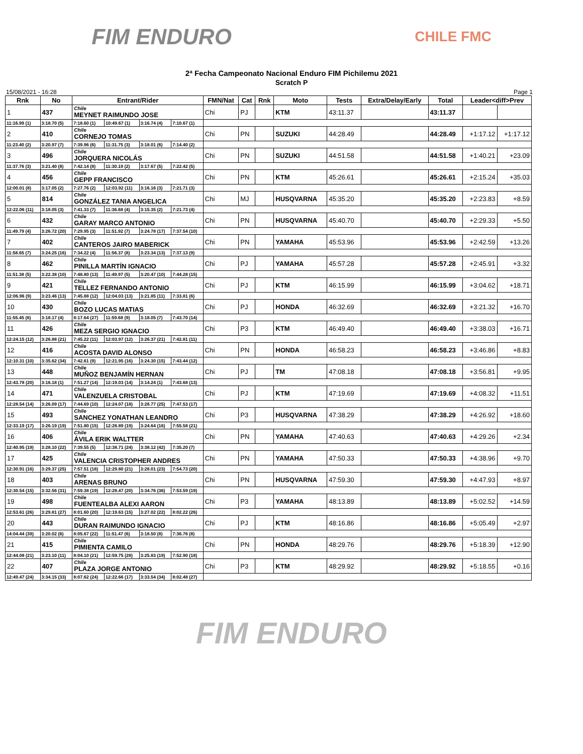FIM ENDURO
CHILE FMC
2ª Fecha Campeonato Nacional Enduro FIM Pichilemu 2021
Scratch P
15/08/2021 - 16:28 Page 1
| Rnk | No | Entrant/Rider | | | | FMN/Nat | Cat | Rnk | Moto | Tests | Extra/Delay/Early | Total | Leader<diff>Prev | |
| --- | --- | --- | --- | --- | --- | --- | --- | --- | --- | --- | --- | --- | --- | --- |
| 1 | 437 | Chile MEYNET RAIMUNDO JOSE | | | | Chi | PJ | | KTM | 43:11.37 | | 43:11.37 | | |
| 11:16.99 (1) | 3:18.70 (5) | 7:18.60 (1) | 10:49.67 (1) | 3:16.74 (4) | 7:10.67 (1) | | | | | | | | | |
| 2 | 410 | Chile CORNEJO TOMAS | | | | Chi | PN | | SUZUKI | 44:28.49 | | 44:28.49 | +1:17.12 | +1:17.12 |
| 11:23.40 (2) | 3:20.97 (7) | 7:39.96 (6) | 11:31.75 (3) | 3:18.01 (6) | 7:14.40 (2) | | | | | | | | | |
| 3 | 496 | Chile JORQUERA NICOLÁS | | | | Chi | PN | | SUZUKI | 44:51.58 | | 44:51.58 | +1:40.21 | +23.09 |
| 11:37.76 (3) | 3:21.40 (8) | 7:42.14 (8) | 11:30.19 (2) | 3:17.67 (5) | 7:22.42 (5) | | | | | | | | | |
| 4 | 456 | Chile GEPP FRANCISCO | | | | Chi | PN | | KTM | 45:26.61 | | 45:26.61 | +2:15.24 | +35.03 |
| 12:00.01 (8) | 3:17.05 (2) | 7:27.76 (2) | 12:03.92 (11) | 3:16.16 (3) | 7:21.71 (3) | | | | | | | | | |
| 5 | 814 | Chile GONZÁLEZ TANIA ANGELICA | | | | Chi | MJ | | HUSQVARNA | 45:35.20 | | 45:35.20 | +2:23.83 | +8.59 |
| 12:22.06 (11) | 3:18.05 (3) | 7:41.33 (7) | 11:36.68 (4) | 3:15.35 (2) | 7:21.73 (4) | | | | | | | | | |
| 6 | 432 | Chile GARAY MARCO ANTONIO | | | | Chi | PN | | HUSQVARNA | 45:40.70 | | 45:40.70 | +2:29.33 | +5.50 |
| 11:49.79 (4) | 3:26.72 (20) | 7:29.95 (3) | 11:51.92 (7) | 3:24.78 (17) | 7:37.54 (10) | | | | | | | | | |
| 7 | 402 | Chile CANTEROS JAIRO MABERICK | | | | Chi | PN | | YAMAHA | 45:53.96 | | 45:53.96 | +2:42.59 | +13.26 |
| 11:58.65 (7) | 3:24.25 (16) | 7:34.22 (4) | 11:56.37 (8) | 3:23.34 (13) | 7:37.13 (9) | | | | | | | | | |
| 8 | 462 | Chile PINILLA MARTÍN IGNACIO | | | | Chi | PJ | | YAMAHA | 45:57.28 | | 45:57.28 | +2:45.91 | +3.32 |
| 11:51.38 (5) | 3:22.38 (10) | 7:48.80 (13) | 11:49.97 (5) | 3:20.47 (10) | 7:44.28 (15) | | | | | | | | | |
| 9 | 421 | Chile TELLEZ FERNANDO ANTONIO | | | | Chi | PJ | | KTM | 46:15.99 | | 46:15.99 | +3:04.62 | +18.71 |
| 12:06.96 (9) | 3:23.46 (13) | 7:45.88 (12) | 12:04.03 (13) | 3:21.85 (11) | 7:33.81 (6) | | | | | | | | | |
| 10 | 430 | Chile BOZO LUCAS MATIAS | | | | Chi | PJ | | HONDA | 46:32.69 | | 46:32.69 | +3:21.32 | +16.70 |
| 11:55.45 (6) | 3:18.17 (4) | 8:17.64 (27) | 11:59.68 (9) | 3:18.05 (7) | 7:43.70 (14) | | | | | | | | | |
| 11 | 426 | Chile MEZA SERGIO IGNACIO | | | | Chi | P3 | | KTM | 46:49.40 | | 46:49.40 | +3:38.03 | +16.71 |
| 12:24.15 (12) | 3:26.88 (21) | 7:45.22 (11) | 12:03.97 (12) | 3:26.37 (21) | 7:42.81 (11) | | | | | | | | | |
| 12 | 416 | Chile ACOSTA DAVID ALONSO | | | | Chi | PN | | HONDA | 46:58.23 | | 46:58.23 | +3:46.86 | +8.83 |
| 12:10.31 (10) | 3:35.62 (34) | 7:42.61 (9) | 12:21.95 (16) | 3:24.30 (15) | 7:43.44 (12) | | | | | | | | | |
| 13 | 448 | Chile MUÑOZ BENJAMÍN HERNAN | | | | Chi | PJ | | TM | 47:08.18 | | 47:08.18 | +3:56.81 | +9.95 |
| 12:43.78 (20) | 3:16.18 (1) | 7:51.27 (14) | 12:19.03 (14) | 3:14.24 (1) | 7:43.68 (13) | | | | | | | | | |
| 14 | 471 | Chile VALENZUELA CRISTOBAL | | | | Chi | PJ | | KTM | 47:19.69 | | 47:19.69 | +4:08.32 | +11.51 |
| 12:28.54 (14) | 3:26.09 (17) | 7:44.69 (10) | 12:24.07 (18) | 3:28.77 (25) | 7:47.53 (17) | | | | | | | | | |
| 15 | 493 | Chile SANCHEZ YONATHAN LEANDRO | | | | Chi | P3 | | HUSQVARNA | 47:38.29 | | 47:38.29 | +4:26.92 | +18.60 |
| 12:33.19 (17) | 3:26.19 (19) | 7:51.80 (15) | 12:26.89 (19) | 3:24.64 (16) | 7:55.58 (21) | | | | | | | | | |
| 16 | 406 | Chile ÁVILA ERIK WALTTER | | | | Chi | PN | | YAMAHA | 47:40.63 | | 47:40.63 | +4:29.26 | +2.34 |
| 12:40.95 (19) | 3:28.10 (22) | 7:39.55 (5) | 12:38.71 (24) | 3:38.12 (42) | 7:35.20 (7) | | | | | | | | | |
| 17 | 425 | Chile VALENCIA CRISTOPHER ANDRES | | | | Chi | PN | | YAMAHA | 47:50.33 | | 47:50.33 | +4:38.96 | +9.70 |
| 12:30.91 (16) | 3:29.37 (25) | 7:57.51 (18) | 12:29.80 (21) | 3:28.01 (23) | 7:54.73 (20) | | | | | | | | | |
| 18 | 403 | Chile ARENAS BRUNO | | | | Chi | PN | | HUSQVARNA | 47:59.30 | | 47:59.30 | +4:47.93 | +8.97 |
| 12:30.54 (15) | 3:32.56 (31) | 7:59.38 (19) | 12:28.47 (20) | 3:34.76 (36) | 7:53.59 (19) | | | | | | | | | |
| 19 | 498 | Chile FUENTEALBA ALEXI AARON | | | | Chi | P3 | | YAMAHA | 48:13.89 | | 48:13.89 | +5:02.52 | +14.59 |
| 12:53.61 (26) | 3:29.81 (27) | 8:01.60 (20) | 12:19.63 (15) | 3:27.02 (22) | 8:02.22 (26) | | | | | | | | | |
| 20 | 443 | Chile DURAN RAIMUNDO IGNACIO | | | | Chi | PJ | | KTM | 48:16.86 | | 48:16.86 | +5:05.49 | +2.97 |
| 14:04.44 (39) | 3:20.02 (6) | 8:05.67 (22) | 11:51.47 (6) | 3:18.50 (8) | 7:36.76 (8) | | | | | | | | | |
| 21 | 415 | Chile PIMIENTA CAMILO | | | | Chi | PN | | HONDA | 48:29.76 | | 48:29.76 | +5:18.39 | +12.90 |
| 12:44.08 (21) | 3:23.10 (11) | 8:04.10 (21) | 12:59.75 (28) | 3:25.83 (19) | 7:52.90 (18) | | | | | | | | | |
| 22 | 407 | Chile PLAZA JORGE ANTONIO | | | | Chi | P3 | | KTM | 48:29.92 | | 48:29.92 | +5:18.55 | +0.16 |
| 12:49.47 (24) | 3:34.15 (33) | 8:07.62 (24) | 12:22.66 (17) | 3:33.54 (34) | 8:02.48 (27) | | | | | | | | | |
FIM ENDURO